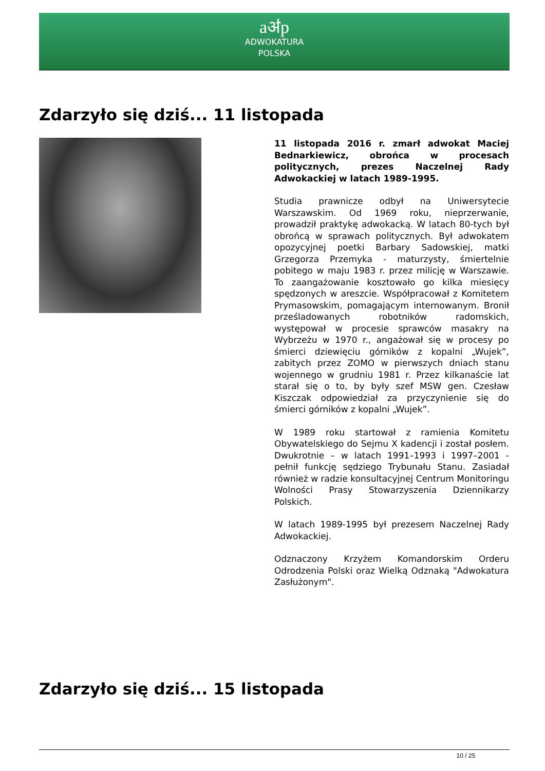aॳp
ADWOKATURA
POLSKA
Zdarzyło się dziś... 11 listopada
11 listopada 2016 r. zmarł adwokat Maciej Bednarkiewicz, obrońca w procesach politycznych, prezes Naczelnej Rady Adwokackiej w latach 1989-1995.
Studia prawnicze odbył na Uniwersytecie Warszawskim. Od 1969 roku, nieprzerwanie, prowadził praktykę adwokacką. W latach 80-tych był obrońcą w sprawach politycznych. Był adwokatem opozycyjnej poetki Barbary Sadowskiej, matki Grzegorza Przemyka - maturzysty, śmiertelnie pobitego w maju 1983 r. przez milicję w Warszawie. To zaangażowanie kosztowało go kilka miesięcy spędzonych w areszcie. Współpracował z Komitetem Prymasowskim, pomagającym internowanym. Bronił prześladowanych robotników radomskich, występował w procesie sprawców masakry na Wybrzeżu w 1970 r., angażował się w procesy po śmierci dziewięciu górników z kopalni „Wujek”, zabitych przez ZOMO w pierwszych dniach stanu wojennego w grudniu 1981 r. Przez kilkanaście lat starał się o to, by były szef MSW gen. Czesław Kiszczak odpowiedział za przyczynienie się do śmierci górników z kopalni „Wujek”.
W 1989 roku startował z ramienia Komitetu Obywatelskiego do Sejmu X kadencji i został posłem. Dwukrotnie – w latach 1991–1993 i 1997–2001 - pełnił funkcję sędziego Trybunału Stanu. Zasiadał również w radzie konsultacyjnej Centrum Monitoringu Wolności Prasy Stowarzyszenia Dziennikarzy Polskich.
W latach 1989-1995 był prezesem Naczelnej Rady Adwokackiej.
Odznaczony Krzyżem Komandorskim Orderu Odrodzenia Polski oraz Wielką Odznaką "Adwokatura Zasłużonym".
Zdarzyło się dziś... 15 listopada
10 / 25